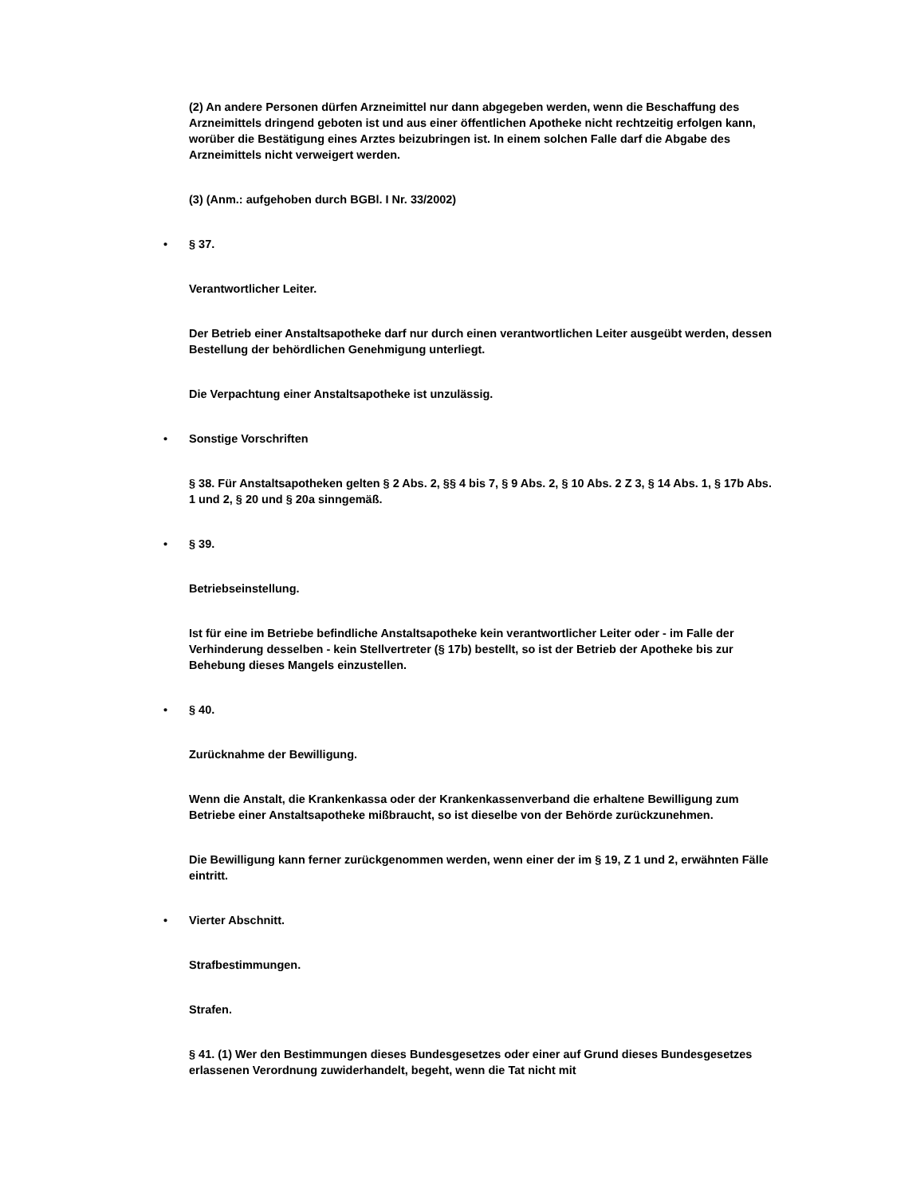(2) An andere Personen dürfen Arzneimittel nur dann abgegeben werden, wenn die Beschaffung des Arzneimittels dringend geboten ist und aus einer öffentlichen Apotheke nicht rechtzeitig erfolgen kann, worüber die Bestätigung eines Arztes beizubringen ist. In einem solchen Falle darf die Abgabe des Arzneimittels nicht verweigert werden.
(3) (Anm.: aufgehoben durch BGBl. I Nr. 33/2002)
• § 37.
Verantwortlicher Leiter.
Der Betrieb einer Anstaltsapotheke darf nur durch einen verantwortlichen Leiter ausgeübt werden, dessen Bestellung der behördlichen Genehmigung unterliegt.
Die Verpachtung einer Anstaltsapotheke ist unzulässig.
• Sonstige Vorschriften
§ 38. Für Anstaltsapotheken gelten § 2 Abs. 2, §§ 4 bis 7, § 9 Abs. 2, § 10 Abs. 2 Z 3, § 14 Abs. 1, § 17b Abs. 1 und 2, § 20 und § 20a sinngemäß.
• § 39.
Betriebseinstellung.
Ist für eine im Betriebe befindliche Anstaltsapotheke kein verantwortlicher Leiter oder - im Falle der Verhinderung desselben - kein Stellvertreter (§ 17b) bestellt, so ist der Betrieb der Apotheke bis zur Behebung dieses Mangels einzustellen.
• § 40.
Zurücknahme der Bewilligung.
Wenn die Anstalt, die Krankenkassa oder der Krankenkassenverband die erhaltene Bewilligung zum Betriebe einer Anstaltsapotheke mißbraucht, so ist dieselbe von der Behörde zurückzunehmen.
Die Bewilligung kann ferner zurückgenommen werden, wenn einer der im § 19, Z 1 und 2, erwähnten Fälle eintritt.
• Vierter Abschnitt.
Strafbestimmungen.
Strafen.
§ 41. (1) Wer den Bestimmungen dieses Bundesgesetzes oder einer auf Grund dieses Bundesgesetzes erlassenen Verordnung zuwiderhandelt, begeht, wenn die Tat nicht mit